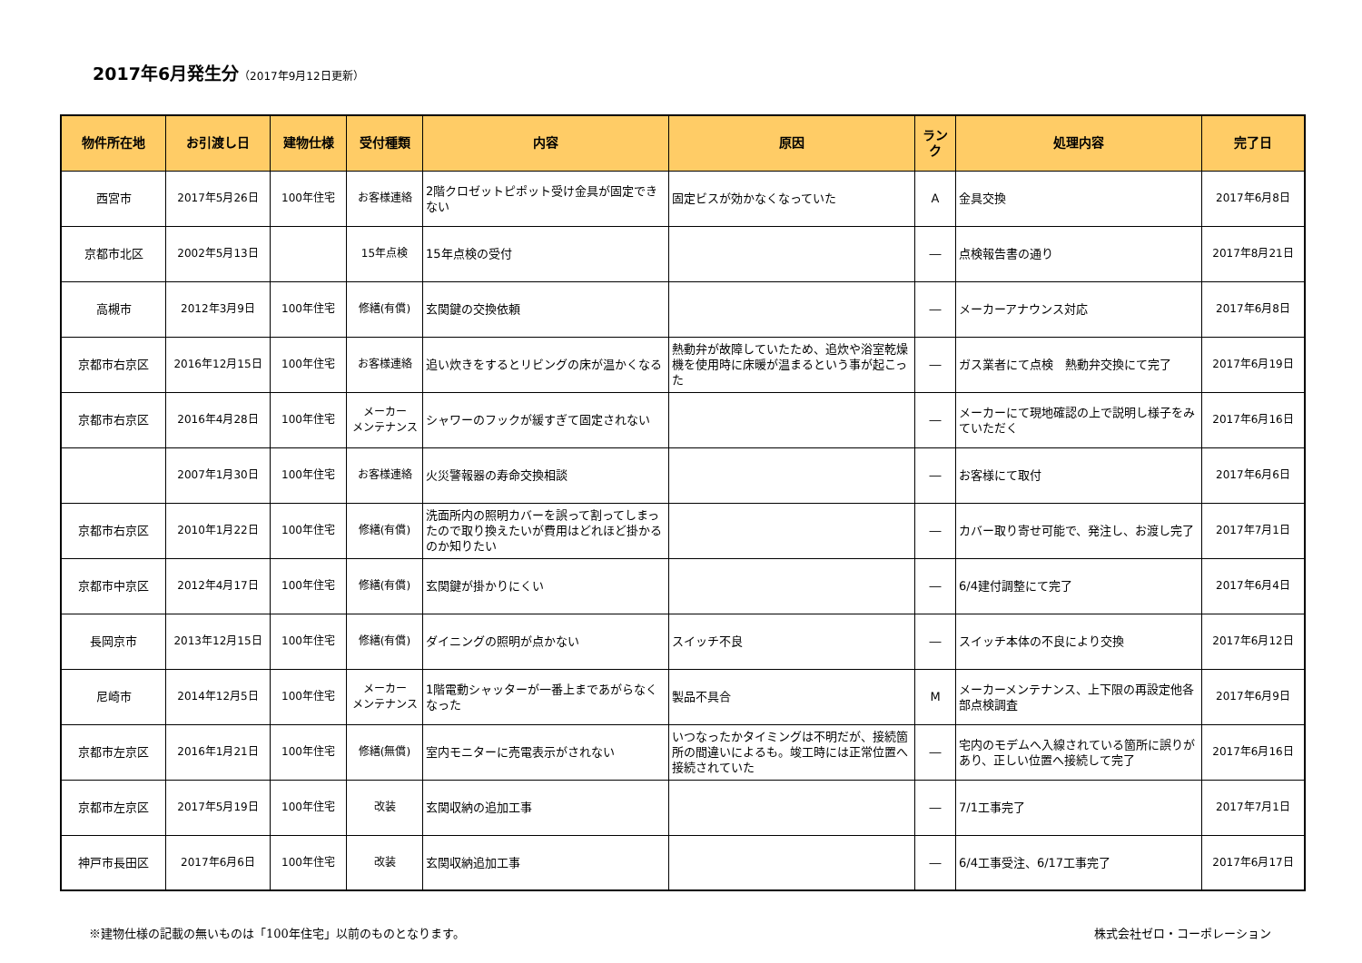2017年6月発生分（2017年9月12日更新）
| 物件所在地 | お引渡し日 | 建物仕様 | 受付種類 | 内容 | 原因 | ランク | 処理内容 | 完了日 |
| --- | --- | --- | --- | --- | --- | --- | --- | --- |
| 西宮市 | 2017年5月26日 | 100年住宅 | お客様連絡 | 2階クロゼットピポット受け金具が固定できない | 固定ビスが効かなくなっていた | A | 金具交換 | 2017年6月8日 |
| 京都市北区 | 2002年5月13日 | | 15年点検 | 15年点検の受付 | | ― | 点検報告書の通り | 2017年8月21日 |
| 高槻市 | 2012年3月9日 | 100年住宅 | 修繕(有償) | 玄関鍵の交換依頼 | | ― | メーカーアナウンス対応 | 2017年6月8日 |
| 京都市右京区 | 2016年12月15日 | 100年住宅 | お客様連絡 | 追い炊きをするとリビングの床が温かくなる | 熱動弁が故障していたため、追炊や浴室乾燥機を使用時に床暖が温まるという事が起こった | ― | ガス業者にて点検 熱動弁交換にて完了 | 2017年6月19日 |
| 京都市右京区 | 2016年4月28日 | 100年住宅 | メーカー メンテナンス | シャワーのフックが緩すぎて固定されない | | ― | メーカーにて現地確認の上で説明し様子をみていただく | 2017年6月16日 |
| | 2007年1月30日 | 100年住宅 | お客様連絡 | 火災警報器の寿命交換相談 | | ― | お客様にて取付 | 2017年6月6日 |
| 京都市右京区 | 2010年1月22日 | 100年住宅 | 修繕(有償) | 洗面所内の照明カバーを誤って割ってしまったので取り換えたいが費用はどれほど掛かるのか知りたい | | ― | カバー取り寄せ可能で、発注し、お渡し完了 | 2017年7月1日 |
| 京都市中京区 | 2012年4月17日 | 100年住宅 | 修繕(有償) | 玄関鍵が掛かりにくい | | ― | 6/4建付調整にて完了 | 2017年6月4日 |
| 長岡京市 | 2013年12月15日 | 100年住宅 | 修繕(有償) | ダイニングの照明が点かない | スイッチ不良 | ― | スイッチ本体の不良により交換 | 2017年6月12日 |
| 尼崎市 | 2014年12月5日 | 100年住宅 | メーカー メンテナンス | 1階電動シャッターが一番上まであがらなくなった | 製品不具合 | M | メーカーメンテナンス、上下限の再設定他各部点検調査 | 2017年6月9日 |
| 京都市左京区 | 2016年1月21日 | 100年住宅 | 修繕(無償) | 室内モニターに売電表示がされない | いつなったかタイミングは不明だが、接続箇所の間違いによるも。竣工時には正常位置へ接続されていた | ― | 宅内のモデムへ入線されている箇所に誤りがあり、正しい位置へ接続して完了 | 2017年6月16日 |
| 京都市左京区 | 2017年5月19日 | 100年住宅 | 改装 | 玄関収納の追加工事 | | ― | 7/1工事完了 | 2017年7月1日 |
| 神戸市長田区 | 2017年6月6日 | 100年住宅 | 改装 | 玄関収納追加工事 | | ― | 6/4工事受注、6/17工事完了 | 2017年6月17日 |
※建物仕様の記載の無いものは「100年住宅」以前のものとなります。 株式会社ゼロ・コーポレーション